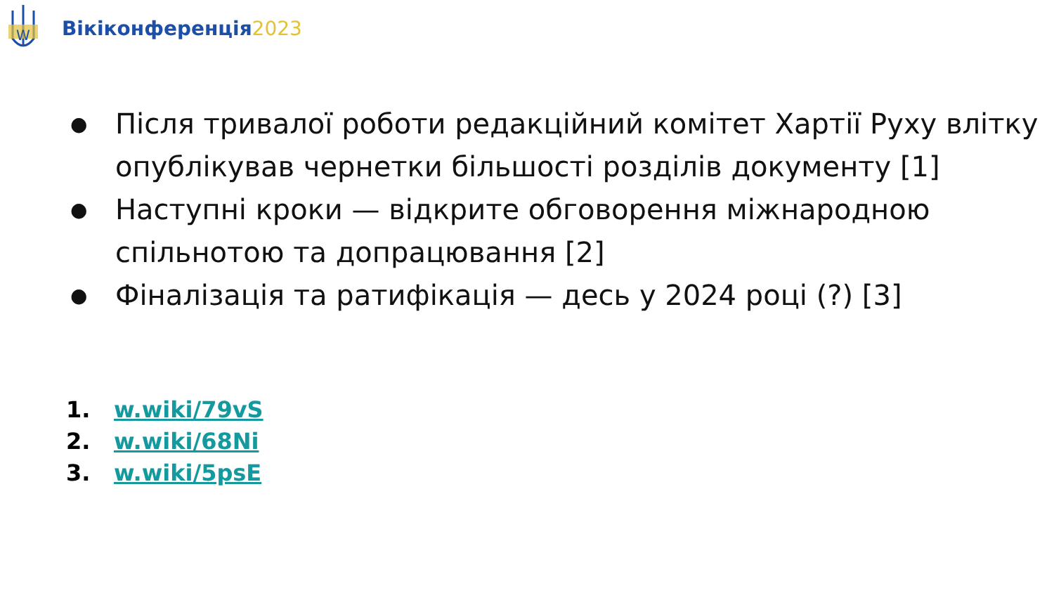W
Вікіконференція2023
● Після тривалої роботи редакційний комітет Хартії Руху влітку опублікував чернетки більшості розділів документу [1]
● Наступні кроки — відкрите обговорення міжнародною спільнотою та допрацювання [2]
● Фіналізація та ратифікація — десь у 2024 році (?) [3]
1. w.wiki/79vS
2. w.wiki/68Ni
3. w.wiki/5psE